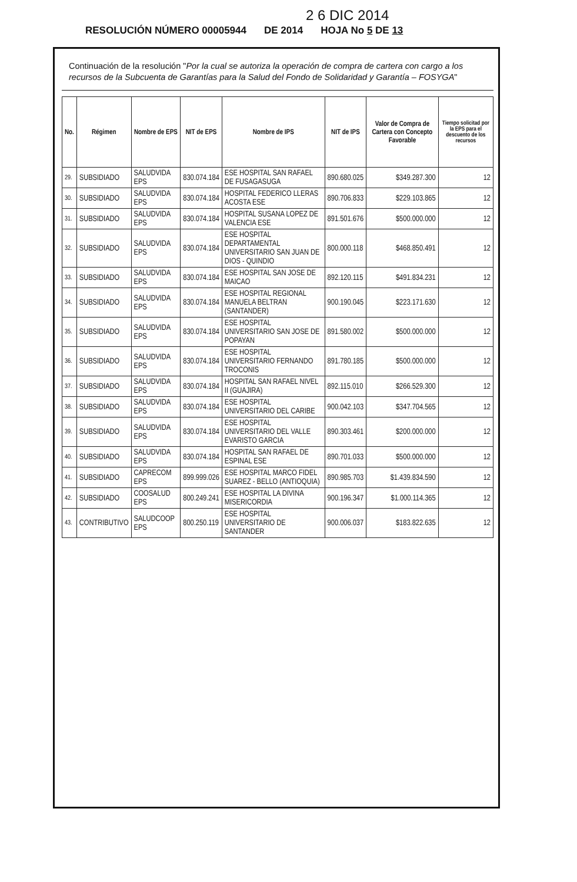2 6 DIC 2014
RESOLUCIÓN NÚMERO 00005944 DE 2014 HOJA No 5 DE 13
Continuación de la resolución "Por la cual se autoriza la operación de compra de cartera con cargo a los recursos de la Subcuenta de Garantías para la Salud del Fondo de Solidaridad y Garantía – FOSYGA"
| No. | Régimen | Nombre de EPS | NIT de EPS | Nombre de IPS | NIT de IPS | Valor de Compra de Cartera con Concepto Favorable | Tiempo solicitad por la EPS para el descuento de los recursos |
| --- | --- | --- | --- | --- | --- | --- | --- |
| 29. | SUBSIDIADO | SALUDVIDA EPS | 830.074.184 | ESE HOSPITAL SAN RAFAEL DE FUSAGASUGA | 890.680.025 | $349.287.300 | 12 |
| 30. | SUBSIDIADO | SALUDVIDA EPS | 830.074.184 | HOSPITAL FEDERICO LLERAS ACOSTA ESE | 890.706.833 | $229.103.865 | 12 |
| 31. | SUBSIDIADO | SALUDVIDA EPS | 830.074.184 | HOSPITAL SUSANA LOPEZ DE VALENCIA ESE | 891.501.676 | $500.000.000 | 12 |
| 32. | SUBSIDIADO | SALUDVIDA EPS | 830.074.184 | ESE HOSPITAL DEPARTAMENTAL UNIVERSITARIO SAN JUAN DE DIOS - QUINDIO | 800.000.118 | $468.850.491 | 12 |
| 33. | SUBSIDIADO | SALUDVIDA EPS | 830.074.184 | ESE HOSPITAL SAN JOSE DE MAICAO | 892.120.115 | $491.834.231 | 12 |
| 34. | SUBSIDIADO | SALUDVIDA EPS | 830.074.184 | ESE HOSPITAL REGIONAL MANUELA BELTRAN (SANTANDER) | 900.190.045 | $223.171.630 | 12 |
| 35. | SUBSIDIADO | SALUDVIDA EPS | 830.074.184 | ESE HOSPITAL UNIVERSITARIO SAN JOSE DE POPAYAN | 891.580.002 | $500.000.000 | 12 |
| 36. | SUBSIDIADO | SALUDVIDA EPS | 830.074.184 | ESE HOSPITAL UNIVERSITARIO FERNANDO TROCONIS | 891.780.185 | $500.000.000 | 12 |
| 37. | SUBSIDIADO | SALUDVIDA EPS | 830.074.184 | HOSPITAL SAN RAFAEL NIVEL II (GUAJIRA) | 892.115.010 | $266.529.300 | 12 |
| 38. | SUBSIDIADO | SALUDVIDA EPS | 830.074.184 | ESE HOSPITAL UNIVERSITARIO DEL CARIBE | 900.042.103 | $347.704.565 | 12 |
| 39. | SUBSIDIADO | SALUDVIDA EPS | 830.074.184 | ESE HOSPITAL UNIVERSITARIO DEL VALLE EVARISTO GARCIA | 890.303.461 | $200.000.000 | 12 |
| 40. | SUBSIDIADO | SALUDVIDA EPS | 830.074.184 | HOSPITAL SAN RAFAEL DE ESPINAL ESE | 890.701.033 | $500.000.000 | 12 |
| 41. | SUBSIDIADO | CAPRECOM EPS | 899.999.026 | ESE HOSPITAL MARCO FIDEL SUAREZ - BELLO (ANTIOQUIA) | 890.985.703 | $1.439.834.590 | 12 |
| 42. | SUBSIDIADO | COOSALUD EPS | 800.249.241 | ESE HOSPITAL LA DIVINA MISERICORDIA | 900.196.347 | $1.000.114.365 | 12 |
| 43. | CONTRIBUTIVO | SALUDCOOP EPS | 800.250.119 | ESE HOSPITAL UNIVERSITARIO DE SANTANDER | 900.006.037 | $183.822.635 | 12 |